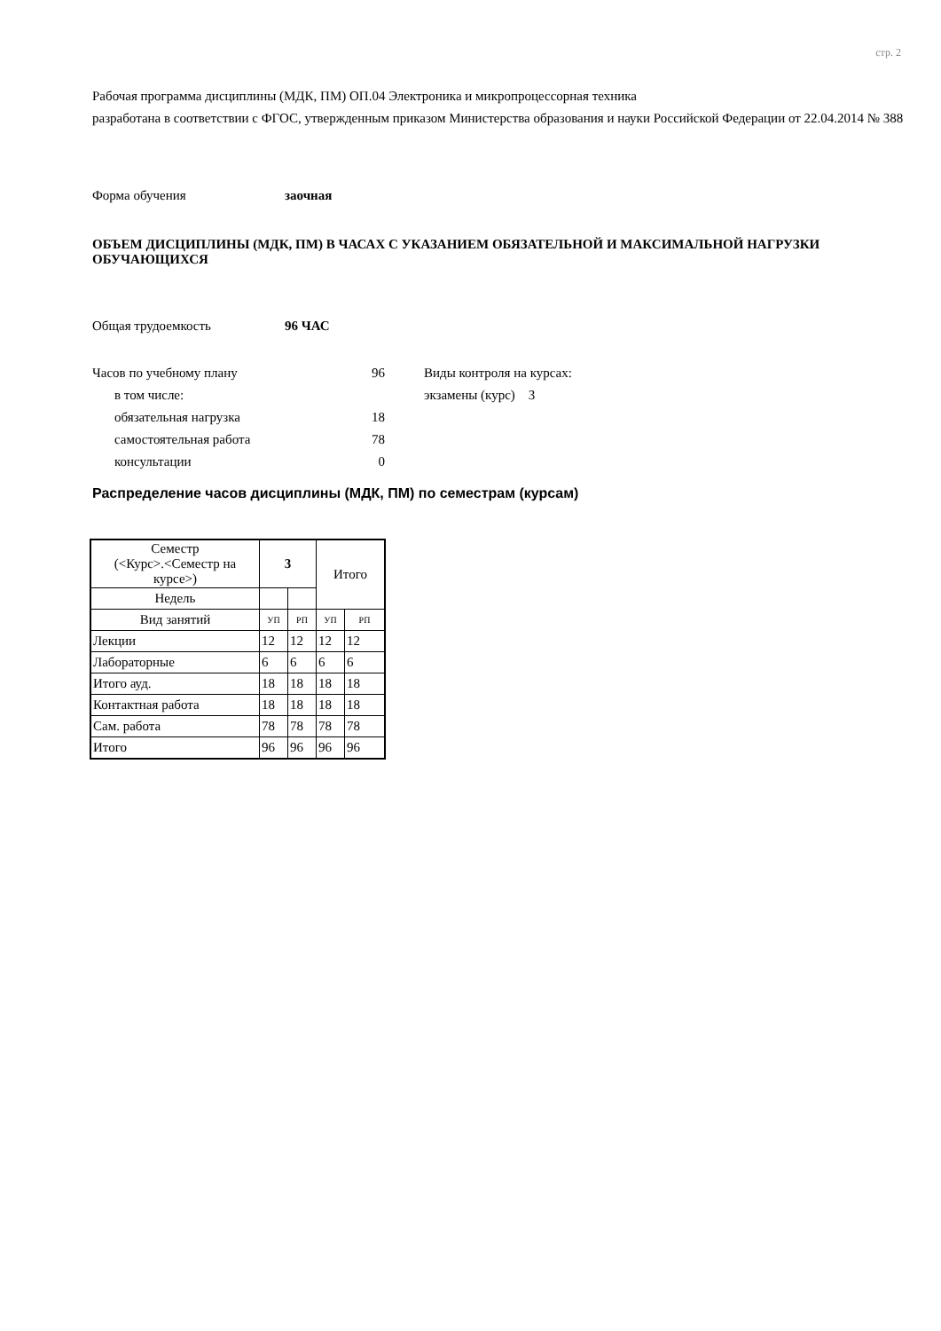стр. 2
Рабочая программа дисциплины (МДК, ПМ) ОП.04 Электроника и микропроцессорная техника
разработана в соответствии с ФГОС, утвержденным приказом Министерства образования и науки Российской Федерации от 22.04.2014 № 388
Форма обучения заочная
ОБЪЕМ ДИСЦИПЛИНЫ (МДК, ПМ) В ЧАСАХ С УКАЗАНИЕМ ОБЯЗАТЕЛЬНОЙ И МАКСИМАЛЬНОЙ НАГРУЗКИ ОБУЧАЮЩИХСЯ
Общая трудоемкость 96 ЧАС
Часов по учебному плану 96
в том числе:
обязательная нагрузка 18
самостоятельная работа 78
консультации 0
Виды контроля на курсах:
экзамены (курс) 3
Распределение часов дисциплины (МДК, ПМ) по семестрам (курсам)
| Семестр (<Курс>.<Семестр на курсе>) | 3 | | Итого | |
| Недель | | | | |
| Вид занятий | УП | РП | УП | РП |
| Лекции | 12 | 12 | 12 | 12 |
| Лабораторные | 6 | 6 | 6 | 6 |
| Итого ауд. | 18 | 18 | 18 | 18 |
| Контактная работа | 18 | 18 | 18 | 18 |
| Сам. работа | 78 | 78 | 78 | 78 |
| Итого | 96 | 96 | 96 | 96 |